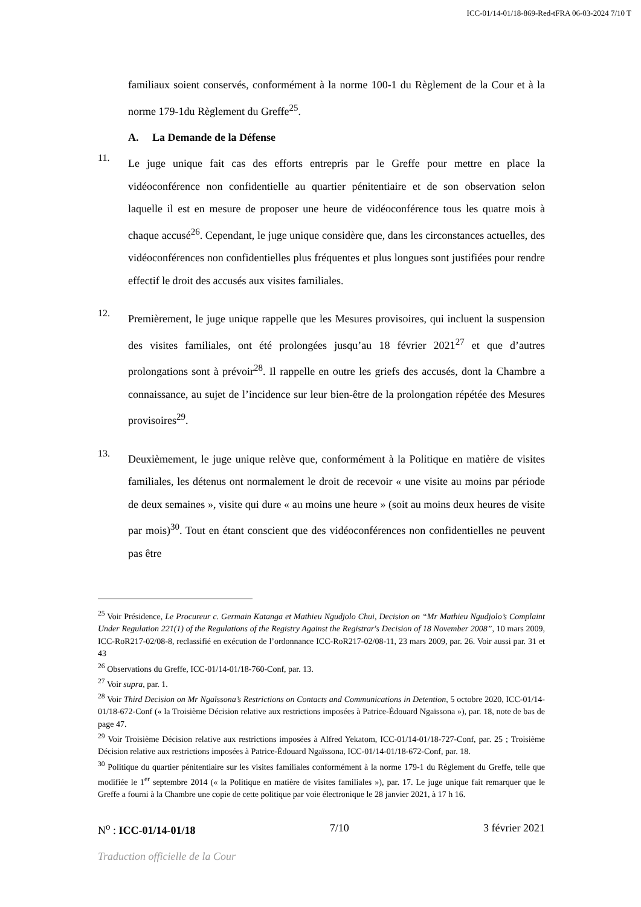ICC-01/14-01/18-869-Red-tFRA 06-03-2024 7/10 T
familiaux soient conservés, conformément à la norme 100-1 du Règlement de la Cour et à la norme 179-1du Règlement du Greffe<sup>25</sup>.
A. La Demande de la Défense
11.
Le juge unique fait cas des efforts entrepris par le Greffe pour mettre en place la vidéoconférence non confidentielle au quartier pénitentiaire et de son observation selon laquelle il est en mesure de proposer une heure de vidéoconférence tous les quatre mois à chaque accusé<sup>26</sup>. Cependant, le juge unique considère que, dans les circonstances actuelles, des vidéoconférences non confidentielles plus fréquentes et plus longues sont justifiées pour rendre effectif le droit des accusés aux visites familiales.
12.
Premièrement, le juge unique rappelle que les Mesures provisoires, qui incluent la suspension des visites familiales, ont été prolongées jusqu’au 18 février 2021<sup>27</sup> et que d’autres prolongations sont à prévoir<sup>28</sup>. Il rappelle en outre les griefs des accusés, dont la Chambre a connaissance, au sujet de l’incidence sur leur bien-être de la prolongation répétée des Mesures provisoires<sup>29</sup>.
13.
Deuxièmement, le juge unique relève que, conformément à la Politique en matière de visites familiales, les détenus ont normalement le droit de recevoir « une visite au moins par période de deux semaines », visite qui dure « au moins une heure » (soit au moins deux heures de visite par mois)<sup>30</sup>. Tout en étant conscient que des vidéoconférences non confidentielles ne peuvent pas être
<sup>25</sup> Voir Présidence, Le Procureur c. Germain Katanga et Mathieu Ngudjolo Chui, Decision on “Mr Mathieu Ngudjolo’s Complaint Under Regulation 221(1) of the Regulations of the Registry Against the Registrar's Decision of 18 November 2008”, 10 mars 2009, ICC-RoR217-02/08-8, reclassifié en exécution de l’ordonnance ICC-RoR217-02/08-11, 23 mars 2009, par. 26. Voir aussi par. 31 et 43
<sup>26</sup> Observations du Greffe, ICC-01/14-01/18-760-Conf, par. 13.
<sup>27</sup> Voir supra, par. 1.
<sup>28</sup> Voir Third Decision on Mr Ngaïssona’s Restrictions on Contacts and Communications in Detention, 5 octobre 2020, ICC-01/14-01/18-672-Conf (« la Troisième Décision relative aux restrictions imposées à Patrice-Édouard Ngaïssona »), par. 18, note de bas de page 47.
<sup>29</sup> Voir Troisième Décision relative aux restrictions imposées à Alfred Yekatom, ICC-01/14-01/18-727-Conf, par. 25 ; Troisième Décision relative aux restrictions imposées à Patrice-Édouard Ngaïssona, ICC-01/14-01/18-672-Conf, par. 18.
<sup>30</sup> Politique du quartier pénitentiaire sur les visites familiales conformément à la norme 179-1 du Règlement du Greffe, telle que modifiée le 1<sup>er</sup> septembre 2014 (« la Politique en matière de visites familiales »), par. 17. Le juge unique fait remarquer que le Greffe a fourni à la Chambre une copie de cette politique par voie électronique le 28 janvier 2021, à 17 h 16.
N<sup>o</sup> : ICC-01/14-01/18 7/10 3 février 2021
Traduction officielle de la Cour